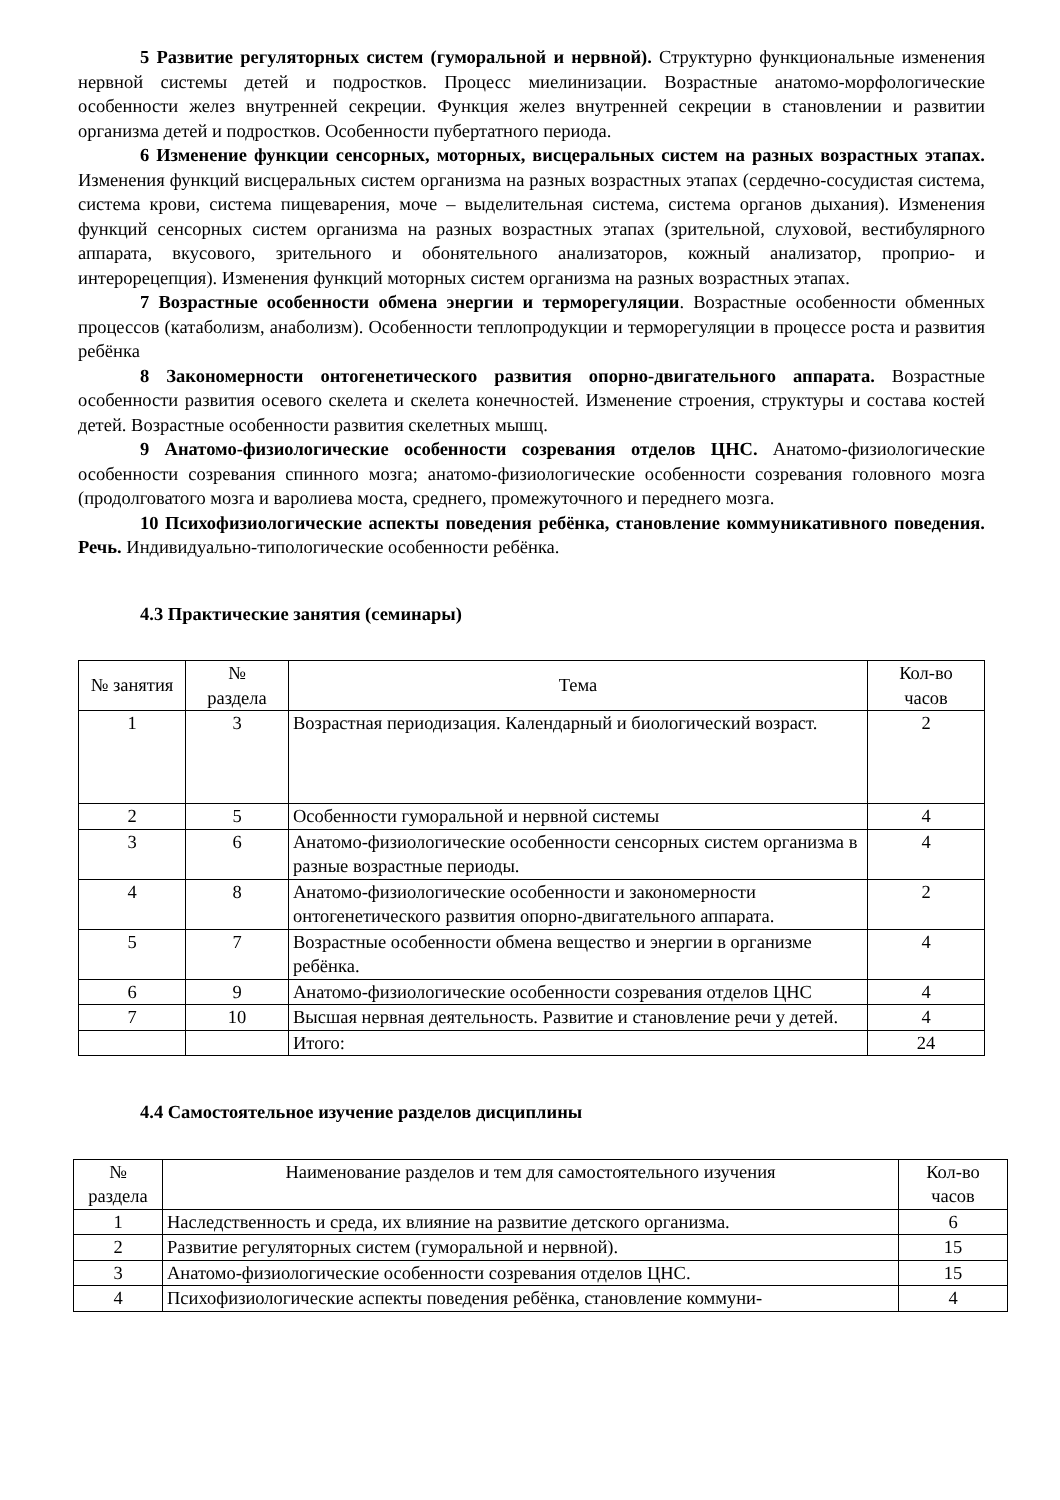5 Развитие регуляторных систем (гуморальной и нервной). Структурно функциональные изменения нервной системы детей и подростков. Процесс миелинизации. Возрастные анатомо-морфологические особенности желез внутренней секреции. Функция желез внутренней секреции в становлении и развитии организма детей и подростков. Особенности пубертатного периода.
6 Изменение функции сенсорных, моторных, висцеральных систем на разных возрастных этапах. Изменения функций висцеральных систем организма на разных возрастных этапах (сердечно-сосудистая система, система крови, система пищеварения, моче – выделительная система, система органов дыхания). Изменения функций сенсорных систем организма на разных возрастных этапах (зрительной, слуховой, вестибулярного аппарата, вкусового, зрительного и обонятельного анализаторов, кожный анализатор, проприо- и интерорецепция). Изменения функций моторных систем организма на разных возрастных этапах.
7 Возрастные особенности обмена энергии и терморегуляции. Возрастные особенности обменных процессов (катаболизм, анаболизм). Особенности теплопродукции и терморегуляции в процессе роста и развития ребёнка
8 Закономерности онтогенетического развития опорно-двигательного аппарата. Возрастные особенности развития осевого скелета и скелета конечностей. Изменение строения, структуры и состава костей детей. Возрастные особенности развития скелетных мышц.
9 Анатомо-физиологические особенности созревания отделов ЦНС. Анатомо-физиологические особенности созревания спинного мозга; анатомо-физиологические особенности созревания головного мозга (продолговатого мозга и варолиева моста, среднего, промежуточного и переднего мозга.
10 Психофизиологические аспекты поведения ребёнка, становление коммуникативного поведения. Речь. Индивидуально-типологические особенности ребёнка.
4.3 Практические занятия (семинары)
| № занятия | № раздела | Тема | Кол-во часов |
| --- | --- | --- | --- |
| 1 | 3 | Возрастная периодизация. Календарный и биологический возраст. | 2 |
| 2 | 5 | Особенности гуморальной и нервной системы | 4 |
| 3 | 6 | Анатомо-физиологические особенности сенсорных систем организма в разные возрастные периоды. | 4 |
| 4 | 8 | Анатомо-физиологические особенности и закономерности онтогенетического развития опорно-двигательного аппарата. | 2 |
| 5 | 7 | Возрастные особенности обмена вещество и энергии в организме ребёнка. | 4 |
| 6 | 9 | Анатомо-физиологические особенности созревания отделов ЦНС | 4 |
| 7 | 10 | Высшая нервная деятельность. Развитие и становление речи у детей. | 4 |
| | | Итого: | 24 |
4.4 Самостоятельное изучение разделов дисциплины
| № раздела | Наименование разделов и тем для самостоятельного изучения | Кол-во часов |
| --- | --- | --- |
| 1 | Наследственность и среда, их влияние на развитие детского организма. | 6 |
| 2 | Развитие регуляторных систем (гуморальной и нервной). | 15 |
| 3 | Анатомо-физиологические особенности созревания отделов ЦНС. | 15 |
| 4 | Психофизиологические аспекты поведения ребёнка, становление коммуни- | 4 |